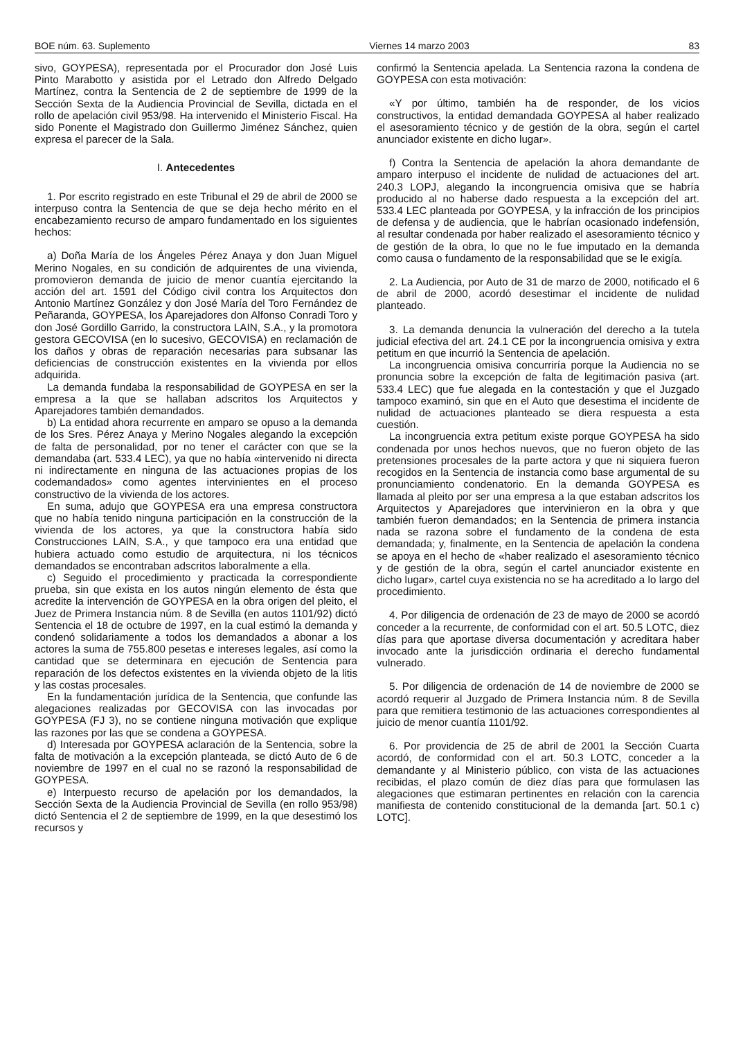BOE núm. 63. Suplemento Viernes 14 marzo 2003 83
sivo, GOYPESA), representada por el Procurador don José Luis Pinto Marabotto y asistida por el Letrado don Alfredo Delgado Martínez, contra la Sentencia de 2 de septiembre de 1999 de la Sección Sexta de la Audiencia Provincial de Sevilla, dictada en el rollo de apelación civil 953/98. Ha intervenido el Ministerio Fiscal. Ha sido Ponente el Magistrado don Guillermo Jiménez Sánchez, quien expresa el parecer de la Sala.
I. Antecedentes
1. Por escrito registrado en este Tribunal el 29 de abril de 2000 se interpuso contra la Sentencia de que se deja hecho mérito en el encabezamiento recurso de amparo fundamentado en los siguientes hechos:
a) Doña María de los Ángeles Pérez Anaya y don Juan Miguel Merino Nogales, en su condición de adquirentes de una vivienda, promovieron demanda de juicio de menor cuantía ejercitando la acción del art. 1591 del Código civil contra los Arquitectos don Antonio Martínez González y don José María del Toro Fernández de Peñaranda, GOYPESA, los Aparejadores don Alfonso Conradi Toro y don José Gordillo Garrido, la constructora LAIN, S.A., y la promotora gestora GECOVISA (en lo sucesivo, GECOVISA) en reclamación de los daños y obras de reparación necesarias para subsanar las deficiencias de construcción existentes en la vivienda por ellos adquirida.
La demanda fundaba la responsabilidad de GOYPESA en ser la empresa a la que se hallaban adscritos los Arquitectos y Aparejadores también demandados.
b) La entidad ahora recurrente en amparo se opuso a la demanda de los Sres. Pérez Anaya y Merino Nogales alegando la excepción de falta de personalidad, por no tener el carácter con que se la demandaba (art. 533.4 LEC), ya que no había «intervenido ni directa ni indirectamente en ninguna de las actuaciones propias de los codemandados» como agentes intervinientes en el proceso constructivo de la vivienda de los actores.
En suma, adujo que GOYPESA era una empresa constructora que no había tenido ninguna participación en la construcción de la vivienda de los actores, ya que la constructora había sido Construcciones LAIN, S.A., y que tampoco era una entidad que hubiera actuado como estudio de arquitectura, ni los técnicos demandados se encontraban adscritos laboralmente a ella.
c) Seguido el procedimiento y practicada la correspondiente prueba, sin que exista en los autos ningún elemento de ésta que acredite la intervención de GOYPESA en la obra origen del pleito, el Juez de Primera Instancia núm. 8 de Sevilla (en autos 1101/92) dictó Sentencia el 18 de octubre de 1997, en la cual estimó la demanda y condenó solidariamente a todos los demandados a abonar a los actores la suma de 755.800 pesetas e intereses legales, así como la cantidad que se determinara en ejecución de Sentencia para reparación de los defectos existentes en la vivienda objeto de la litis y las costas procesales.
En la fundamentación jurídica de la Sentencia, que confunde las alegaciones realizadas por GECOVISA con las invocadas por GOYPESA (FJ 3), no se contiene ninguna motivación que explique las razones por las que se condena a GOYPESA.
d) Interesada por GOYPESA aclaración de la Sentencia, sobre la falta de motivación a la excepción planteada, se dictó Auto de 6 de noviembre de 1997 en el cual no se razonó la responsabilidad de GOYPESA.
e) Interpuesto recurso de apelación por los demandados, la Sección Sexta de la Audiencia Provincial de Sevilla (en rollo 953/98) dictó Sentencia el 2 de septiembre de 1999, en la que desestimó los recursos y
confirmó la Sentencia apelada. La Sentencia razona la condena de GOYPESA con esta motivación:
«Y por último, también ha de responder, de los vicios constructivos, la entidad demandada GOYPESA al haber realizado el asesoramiento técnico y de gestión de la obra, según el cartel anunciador existente en dicho lugar».
f) Contra la Sentencia de apelación la ahora demandante de amparo interpuso el incidente de nulidad de actuaciones del art. 240.3 LOPJ, alegando la incongruencia omisiva que se habría producido al no haberse dado respuesta a la excepción del art. 533.4 LEC planteada por GOYPESA, y la infracción de los principios de defensa y de audiencia, que le habrían ocasionado indefensión, al resultar condenada por haber realizado el asesoramiento técnico y de gestión de la obra, lo que no le fue imputado en la demanda como causa o fundamento de la responsabilidad que se le exigía.
2. La Audiencia, por Auto de 31 de marzo de 2000, notificado el 6 de abril de 2000, acordó desestimar el incidente de nulidad planteado.
3. La demanda denuncia la vulneración del derecho a la tutela judicial efectiva del art. 24.1 CE por la incongruencia omisiva y extra petitum en que incurrió la Sentencia de apelación.
La incongruencia omisiva concurriría porque la Audiencia no se pronuncia sobre la excepción de falta de legitimación pasiva (art. 533.4 LEC) que fue alegada en la contestación y que el Juzgado tampoco examinó, sin que en el Auto que desestima el incidente de nulidad de actuaciones planteado se diera respuesta a esta cuestión.
La incongruencia extra petitum existe porque GOYPESA ha sido condenada por unos hechos nuevos, que no fueron objeto de las pretensiones procesales de la parte actora y que ni siquiera fueron recogidos en la Sentencia de instancia como base argumental de su pronunciamiento condenatorio. En la demanda GOYPESA es llamada al pleito por ser una empresa a la que estaban adscritos los Arquitectos y Aparejadores que intervinieron en la obra y que también fueron demandados; en la Sentencia de primera instancia nada se razona sobre el fundamento de la condena de esta demandada; y, finalmente, en la Sentencia de apelación la condena se apoya en el hecho de «haber realizado el asesoramiento técnico y de gestión de la obra, según el cartel anunciador existente en dicho lugar», cartel cuya existencia no se ha acreditado a lo largo del procedimiento.
4. Por diligencia de ordenación de 23 de mayo de 2000 se acordó conceder a la recurrente, de conformidad con el art. 50.5 LOTC, diez días para que aportase diversa documentación y acreditara haber invocado ante la jurisdicción ordinaria el derecho fundamental vulnerado.
5. Por diligencia de ordenación de 14 de noviembre de 2000 se acordó requerir al Juzgado de Primera Instancia núm. 8 de Sevilla para que remitiera testimonio de las actuaciones correspondientes al juicio de menor cuantía 1101/92.
6. Por providencia de 25 de abril de 2001 la Sección Cuarta acordó, de conformidad con el art. 50.3 LOTC, conceder a la demandante y al Ministerio público, con vista de las actuaciones recibidas, el plazo común de diez días para que formulasen las alegaciones que estimaran pertinentes en relación con la carencia manifiesta de contenido constitucional de la demanda [art. 50.1 c) LOTC].